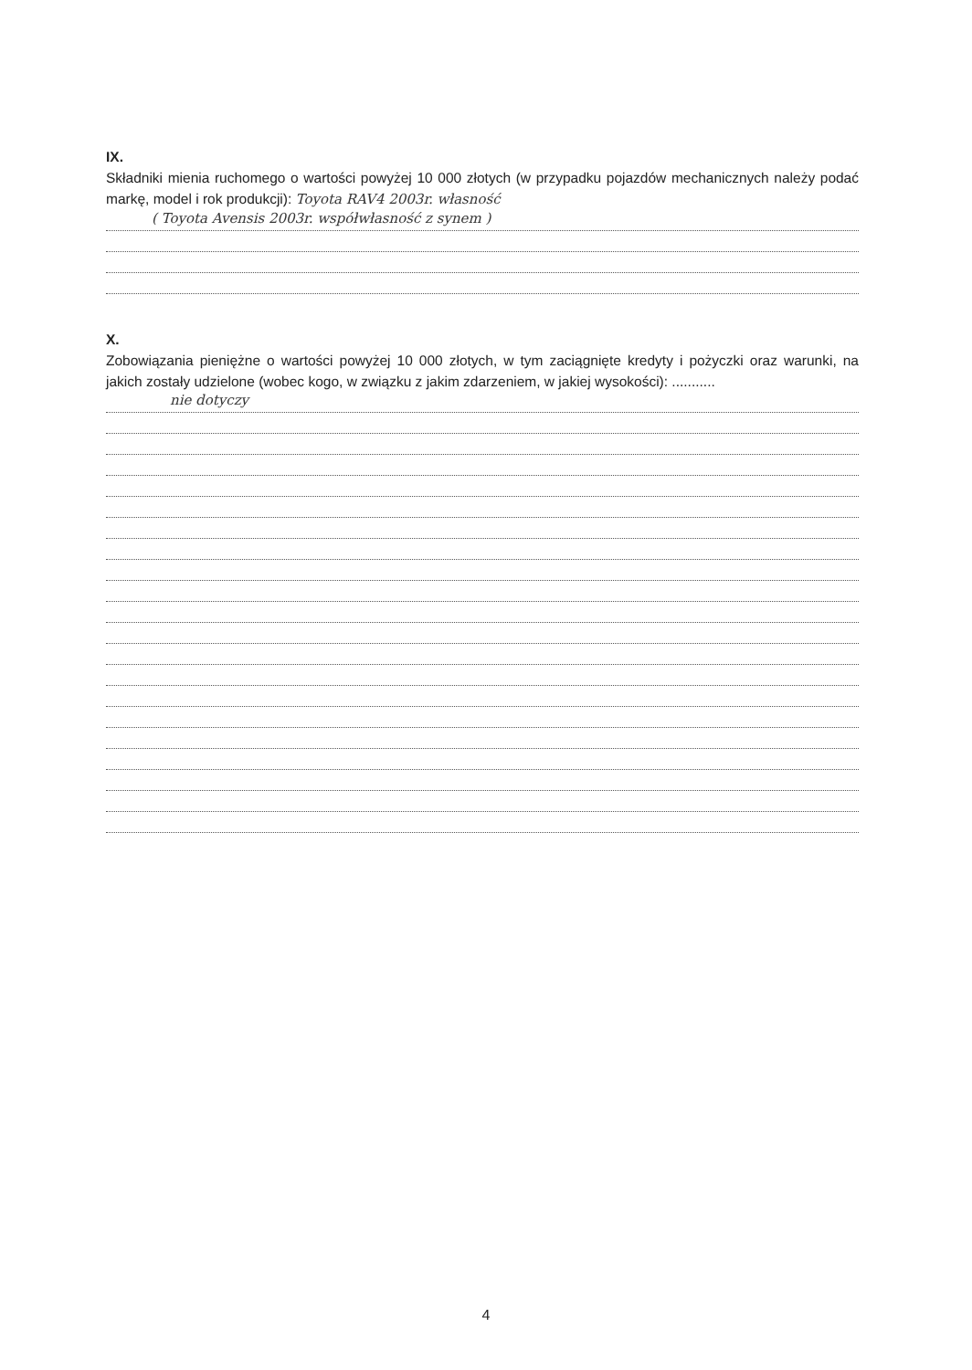IX.
Składniki mienia ruchomego o wartości powyżej 10 000 złotych (w przypadku pojazdów mechanicznych należy podać markę, model i rok produkcji): Toyota RAV4 2003r. własność
( Toyota Avensis 2003r. współwłasność z synem )
X.
Zobowiązania pieniężne o wartości powyżej 10 000 złotych, w tym zaciągnięte kredyty i pożyczki oraz warunki, na jakich zostały udzielone (wobec kogo, w związku z jakim zdarzeniem, w jakiej wysokości): ...........
nie dotyczy
4